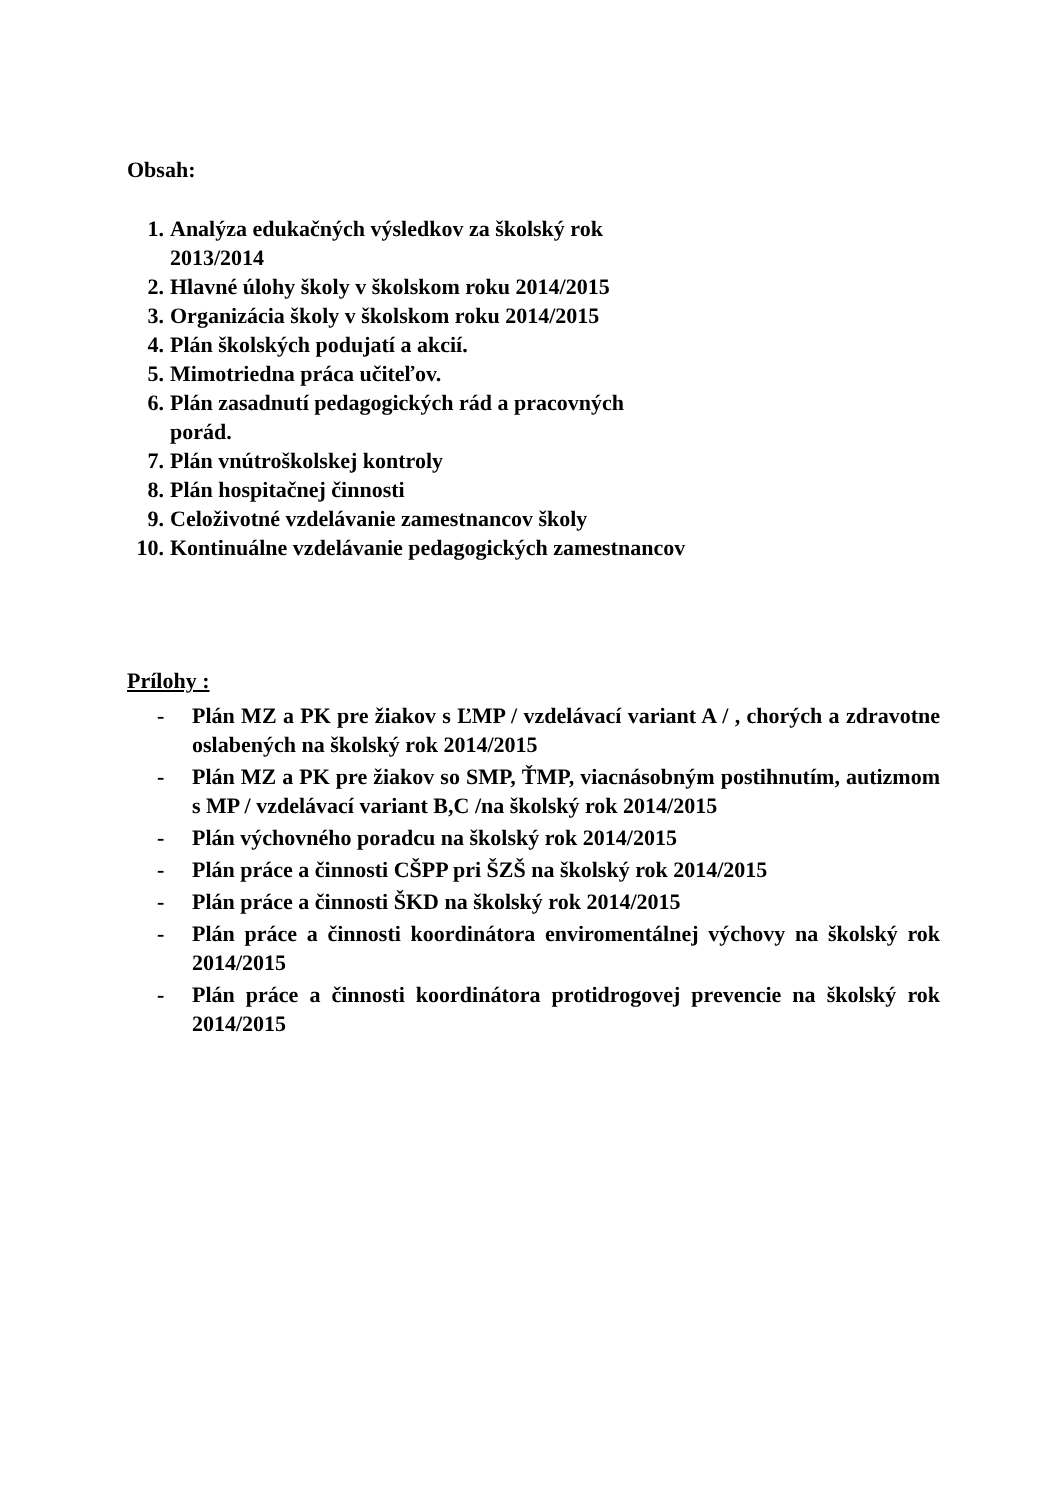Obsah:
1. Analýza edukačných výsledkov za školský rok 2013/2014
2. Hlavné úlohy školy v školskom roku 2014/2015
3. Organizácia školy v školskom roku 2014/2015
4. Plán školských podujatí a akcií.
5. Mimotriedna práca učiteľov.
6. Plán zasadnutí pedagogických rád a pracovných porád.
7. Plán vnútroškolskej kontroly
8. Plán hospitačnej činnosti
9. Celoživotné vzdelávanie zamestnancov školy
10. Kontinuálne vzdelávanie pedagogických zamestnancov
Prílohy :
- Plán MZ a PK pre žiakov s ĽMP / vzdelávací variant A / , chorých a zdravotne oslabených na školský rok 2014/2015
- Plán MZ a PK pre žiakov so SMP, ŤMP, viacnásobným postihnutím, autizmom s MP / vzdelávací variant B,C /na školský rok 2014/2015
- Plán výchovného poradcu na školský rok 2014/2015
- Plán práce a činnosti CŠPP pri ŠZŠ na školský rok 2014/2015
- Plán práce a činnosti ŠKD na školský rok 2014/2015
- Plán práce a činnosti koordinátora enviromentálnej výchovy na školský rok 2014/2015
- Plán práce a činnosti koordinátora protidrogovej prevencie na školský rok 2014/2015